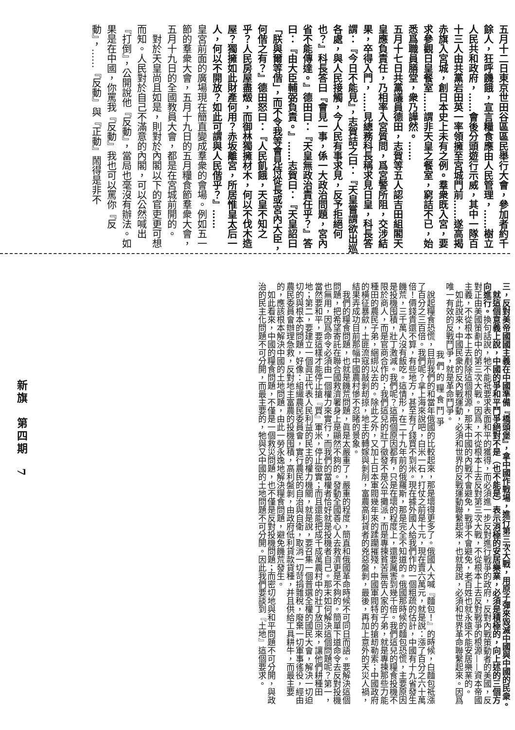五月十二日東京世田谷區區民舉行大會，參加者約千餘人，狂呼饑餓，宣言糧食應由人民管理，……樹立人民共和政府，……會後分頭遊行示威，其中一隊百十三人由共黨岩田英一率領擁至宮城門前……遂高揭赤旗入宮城，創日本史上未有之例。羣衆既入宮，要求參觀日皇餐室……謂非天皇之餐室，窮詰不已，始悉爲職員膳堂，衆乃譁然。……
五月十七日共黨議員德田，志賀等五人認吉田組閣天皇應負責任，乃相率入宮質問，爲宮警所阻，交涉結果，卒得入門，……見總務科長稱求見日皇，科長答謂：『今日不能見』，志賀詰之曰：『天皇嘗謂欲出巡各處，與人民接觸，今人民有事求見，反予拒絕何也？』科長答曰『會見一事，係一大政治問題，宮內省不能傳達。』德田曰：『天皇無政治責任乎？』答曰：『由大臣輔弼負責。』……志賀曰：『天皇詔曰「朕與爾等偕」，而不令我等會見侍從長或宮內大臣，何偕之有？』德田怒曰：『人民飢餓，天皇不知之乎？人民房屋盡燬，而御林獨擁材木，何以不伐木造屋？獨擁如此財產何用？赤坂離宮，所居惟皇太后一人，何以不開放？如此可謂與人民偕乎？』……
皇宮前面的廣場現在簡直變成羣衆的會場。例如五一節的羣衆大會，五月十九日的五月糧食節羣衆大會，五月十九日的全國教員大會，都是在宮城前開的。
　對於天皇尚且如是，則對於內閣以下的官吏更可想而知。人民對於自己不滿意的內閣，可以公然喊出『打倒』，公開說他『反動』，當局也毫沒有辦法。如果是在中國，你罵我『反動』我也可以罵你『反動』，……『反動』與『正動』鬧得是非不
三，反對美帝國國主義在中國準備『橋頭堡』，拿中國作戰場，進行第三次大戰，用原子彈來毀滅中國與中國的民衆。
　就這個意義上說，中國的爭和平鬥爭絕對不是（也不能是）表示消極的安居樂業，必須是積極的，向上述的三個方向進行。換句話說，牠不能祗要求表面和平的獲得，而必須進一步反對進行戰爭的政府，反對內戰策動者的美國，反對正由美國策劃中的第三次大戰。因爲，不從根本上去反對第三次大戰，不從根本上去反對戰爭的根源——資本帝國主義，不從根本上去剷除這個根源，那末中國的內戰不會避免，戰爭不會避免，老百姓也就永遠不能安居樂業的。
　如此說來，中國民衆的反內戰運動，必須和世界的反戰運動聯繫起來，也就是說，必須和世界革命聯繫起來。因爲唯一有效的反戰鬥爭，就是革命鬥爭。
我們的糧食鬥爭
　說起糧食恐慌，目前我們的和當年俄國的比較起來，那是壞得更多了。俄國人大喊『麵包！』的時候，白麵包祗漲了百分之三百倍。我們呢？拿上海來說吧，白米一石，打仗之前是十元，現在賣六萬元，就是說：漲了百分之六十萬倍！價錢貴還不算，有些地方，甚至有了錢買不到米。現在據外國人給我們作的一個粗疏的估計，中國有十九省發生饑荒，三千萬人沒有飯吃。這情形，在二十九年前的俄羅斯，那是完全不知道的。俄國那時候的麵包恐慌，主要原因是投機囤積，壯丁激減。我們呢？這兩個原因都有，只是在壞的程度上，還要厲害到幾千倍。我們這兒的糧食投機不限於商人，而是官商合作的；我們這兒的壯丁徵發不是公平攤派，而是專揀貧苦無告人家的子弟，就是專揀那些力能種田的農民子弟，綑綁以去的。除此之外，又加上日本軍閥幾年來的蹂躪摧殘，中國軍閥特有的搶刼勒索；中國政府的橫征暴歛，土匪流寇的敲剝刼掠，地主的轉嫁與剝削，富農高利貸者的兇惡盤剝，最後，再加上意外的天災人禍，結果弄成功目前那幅中國農村慘不忍睹的景象。
　我們的糧食問題，也就是饑荒問題，眞是太嚴重了，嚴重的程度，簡直和俄國革命時候不可同日而語。要解決這個問題，把希望寄託在聯合國救濟署身上是顯然不夠的。發動全國善心人去救濟更是不夠的。簡單下道命令去反對投機也無用，因爲命令必須由一個權力來實行，而我們的當權者恰好就是投機者自己。那末如何解決這個問題呢？第一，當然要和平，要這樣才能停止搶『買』軍米，停止徵實；而且還能把成千成萬農村中的壯丁放回來，讓他們耕種田地；第二，要建立一個眞正代表人民利益的民主的權力機關，就是說，要召集一個普選全權的國民大會，解決一切迫切的與根本的問題，好像：組織農民委員會，實行農民的自治與自衛，取消一切苛捐雜稅，廢棄一切軍事徭役，經由農民委員會辦理急救，反對地主富農的投機囤積，高利盤剝，由政府低利貸款貸種，并且供給工具耕牛，而最主要的，應該根本解決中國的土地問題，由此一勞永逸地解決糧食問題，避免饑荒發生。
　如此看來，中國的糧食問題，不僅是一個救災問題，也不僅是反對投機問題；而密切地與和平問題不可分開，與政治的民主化問題不可分開，而最主要的，牠與又中國的土地問題不可分開。因此我們要談到『土地』這個要求。
新旗　第四期　7